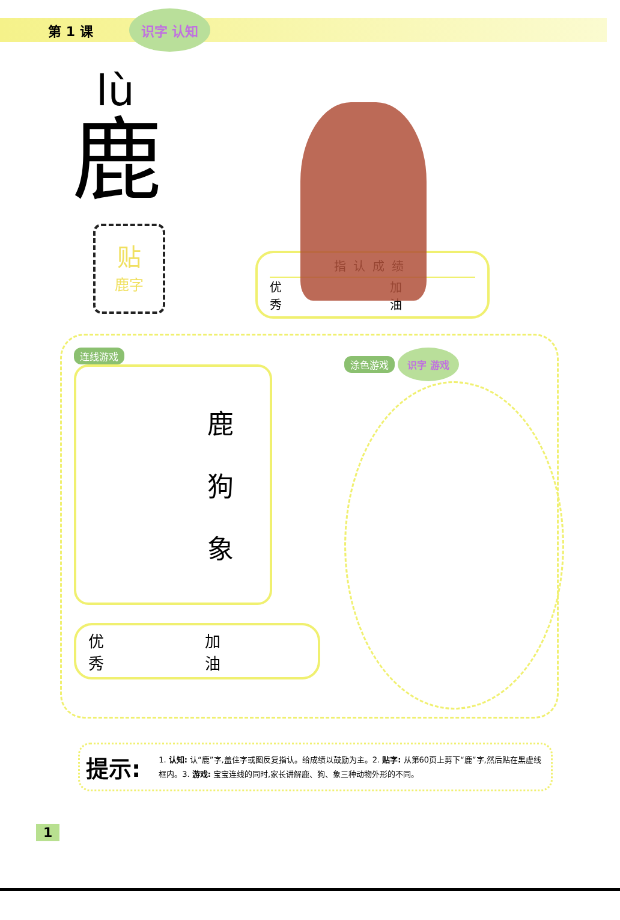第 1 课 识字 认知
lù
鹿
贴
鹿字
指认成绩
优
秀 加
油
连线游戏
鹿
狗
象
优
秀 加
油
涂色游戏 识字 游戏
提示: 1. 认知: 认“鹿”字,盖住字或图反复指认。给成绩以鼓励为主。2. 贴字: 从第60页上剪下“鹿”字,然后贴在黑虚线框内。3. 游戏: 宝宝连线的同时,家长讲解鹿、狗、象三种动物外形的不同。
1